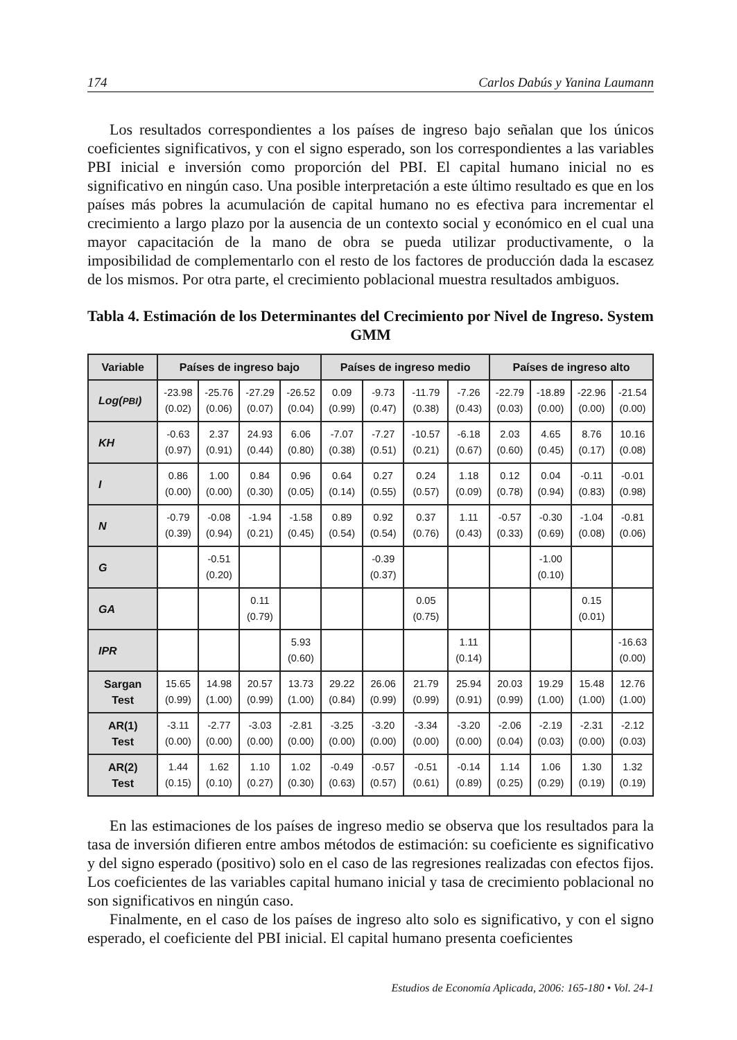174 Carlos Dabús y Yanina Laumann
Los resultados correspondientes a los países de ingreso bajo señalan que los únicos coeficientes significativos, y con el signo esperado, son los correspondientes a las variables PBI inicial e inversión como proporción del PBI. El capital humano inicial no es significativo en ningún caso. Una posible interpretación a este último resultado es que en los países más pobres la acumulación de capital humano no es efectiva para incrementar el crecimiento a largo plazo por la ausencia de un contexto social y económico en el cual una mayor capacitación de la mano de obra se pueda utilizar productivamente, o la imposibilidad de complementarlo con el resto de los factores de producción dada la escasez de los mismos. Por otra parte, el crecimiento poblacional muestra resultados ambiguos.
Tabla 4. Estimación de los Determinantes del Crecimiento por Nivel de Ingreso. System GMM
| Variable | Países de ingreso bajo | | | | Países de ingreso medio | | | | Países de ingreso alto | | | |
| --- | --- | --- | --- | --- | --- | --- | --- | --- | --- | --- | --- | --- |
| Log( PBI ) | -23.98 (0.02) | -25.76 (0.06) | -27.29 (0.07) | -26.52 (0.04) | 0.09 (0.99) | -9.73 (0.47) | -11.79 (0.38) | -7.26 (0.43) | -22.79 (0.03) | -18.89 (0.00) | -22.96 (0.00) | -21.54 (0.00) |
| KH | -0.63 (0.97) | 2.37 (0.91) | 24.93 (0.44) | 6.06 (0.80) | -7.07 (0.38) | -7.27 (0.51) | -10.57 (0.21) | -6.18 (0.67) | 2.03 (0.60) | 4.65 (0.45) | 8.76 (0.17) | 10.16 (0.08) |
| I | 0.86 (0.00) | 1.00 (0.00) | 0.84 (0.30) | 0.96 (0.05) | 0.64 (0.14) | 0.27 (0.55) | 0.24 (0.57) | 1.18 (0.09) | 0.12 (0.78) | 0.04 (0.94) | -0.11 (0.83) | -0.01 (0.98) |
| N | -0.79 (0.39) | -0.08 (0.94) | -1.94 (0.21) | -1.58 (0.45) | 0.89 (0.54) | 0.92 (0.54) | 0.37 (0.76) | 1.11 (0.43) | -0.57 (0.33) | -0.30 (0.69) | -1.04 (0.08) | -0.81 (0.06) |
| G | | -0.51 (0.20) | | | | -0.39 (0.37) | | | | -1.00 (0.10) | | |
| GA | | | 0.11 (0.79) | | | | 0.05 (0.75) | | | | 0.15 (0.01) | |
| IPR | | | | 5.93 (0.60) | | | | 1.11 (0.14) | | | | -16.63 (0.00) |
| Sargan Test | 15.65 (0.99) | 14.98 (1.00) | 20.57 (0.99) | 13.73 (1.00) | 29.22 (0.84) | 26.06 (0.99) | 21.79 (0.99) | 25.94 (0.91) | 20.03 (0.99) | 19.29 (1.00) | 15.48 (1.00) | 12.76 (1.00) |
| AR(1) Test | -3.11 (0.00) | -2.77 (0.00) | -3.03 (0.00) | -2.81 (0.00) | -3.25 (0.00) | -3.20 (0.00) | -3.34 (0.00) | -3.20 (0.00) | -2.06 (0.04) | -2.19 (0.03) | -2.31 (0.00) | -2.12 (0.03) |
| AR(2) Test | 1.44 (0.15) | 1.62 (0.10) | 1.10 (0.27) | 1.02 (0.30) | -0.49 (0.63) | -0.57 (0.57) | -0.51 (0.61) | -0.14 (0.89) | 1.14 (0.25) | 1.06 (0.29) | 1.30 (0.19) | 1.32 (0.19) |
En las estimaciones de los países de ingreso medio se observa que los resultados para la tasa de inversión difieren entre ambos métodos de estimación: su coeficiente es significativo y del signo esperado (positivo) solo en el caso de las regresiones realizadas con efectos fijos. Los coeficientes de las variables capital humano inicial y tasa de crecimiento poblacional no son significativos en ningún caso.
Finalmente, en el caso de los países de ingreso alto solo es significativo, y con el signo esperado, el coeficiente del PBI inicial. El capital humano presenta coeficientes
Estudios de Economía Aplicada, 2006: 165-180 • Vol. 24-1